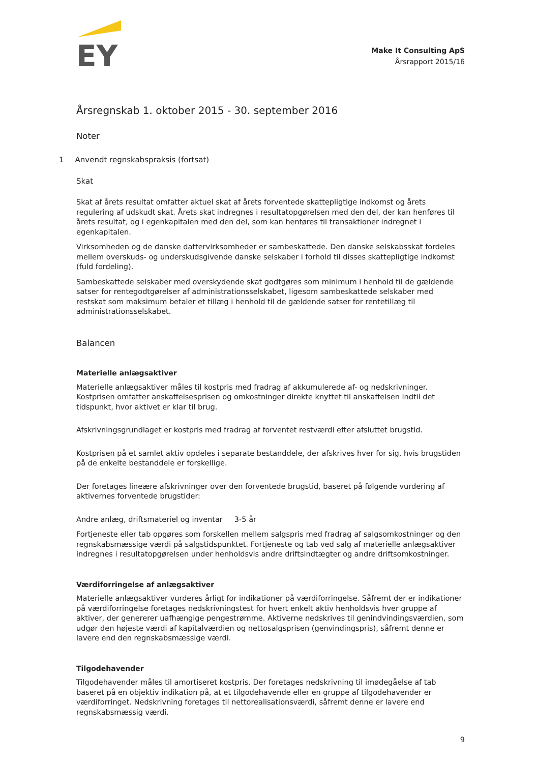EY
Make It Consulting ApS
Årsrapport 2015/16
Årsregnskab 1. oktober 2015 - 30. september 2016
Noter
1 Anvendt regnskabspraksis (fortsat)
Skat
Skat af årets resultat omfatter aktuel skat af årets forventede skattepligtige indkomst og årets regulering af udskudt skat. Årets skat indregnes i resultatopgørelsen med den del, der kan henføres til årets resultat, og i egenkapitalen med den del, som kan henføres til transaktioner indregnet i egenkapitalen.
Virksomheden og de danske dattervirksomheder er sambeskattede. Den danske selskabsskat fordeles mellem overskuds- og underskudsgivende danske selskaber i forhold til disses skattepligtige indkomst (fuld fordeling).
Sambeskattede selskaber med overskydende skat godtgøres som minimum i henhold til de gældende satser for rentegodtgørelser af administrationsselskabet, ligesom sambeskattede selskaber med restskat som maksimum betaler et tillæg i henhold til de gældende satser for rentetillæg til administrationsselskabet.
Balancen
Materielle anlægsaktiver
Materielle anlægsaktiver måles til kostpris med fradrag af akkumulerede af- og nedskrivninger. Kostprisen omfatter anskaffelsesprisen og omkostninger direkte knyttet til anskaffelsen indtil det tidspunkt, hvor aktivet er klar til brug.
Afskrivningsgrundlaget er kostpris med fradrag af forventet restværdi efter afsluttet brugstid.
Kostprisen på et samlet aktiv opdeles i separate bestanddele, der afskrives hver for sig, hvis brugstiden på de enkelte bestanddele er forskellige.
Der foretages lineære afskrivninger over den forventede brugstid, baseret på følgende vurdering af aktivernes forventede brugstider:
Andre anlæg, driftsmateriel og inventar 3-5 år
Fortjeneste eller tab opgøres som forskellen mellem salgspris med fradrag af salgsomkostninger og den regnskabsmæssige værdi på salgstidspunktet. Fortjeneste og tab ved salg af materielle anlægsaktiver indregnes i resultatopgørelsen under henholdsvis andre driftsindtægter og andre driftsomkostninger.
Værdiforringelse af anlægsaktiver
Materielle anlægsaktiver vurderes årligt for indikationer på værdiforringelse. Såfremt der er indikationer på værdiforringelse foretages nedskrivningstest for hvert enkelt aktiv henholdsvis hver gruppe af aktiver, der genererer uafhængige pengestrømme. Aktiverne nedskrives til genindvindingsværdien, som udgør den højeste værdi af kapitalværdien og nettosalgsprisen (genvindingspris), såfremt denne er lavere end den regnskabsmæssige værdi.
Tilgodehavender
Tilgodehavender måles til amortiseret kostpris. Der foretages nedskrivning til imødegåelse af tab baseret på en objektiv indikation på, at et tilgodehavende eller en gruppe af tilgodehavender er værdiforringet. Nedskrivning foretages til nettorealisationsværdi, såfremt denne er lavere end regnskabsmæssig værdi.
9